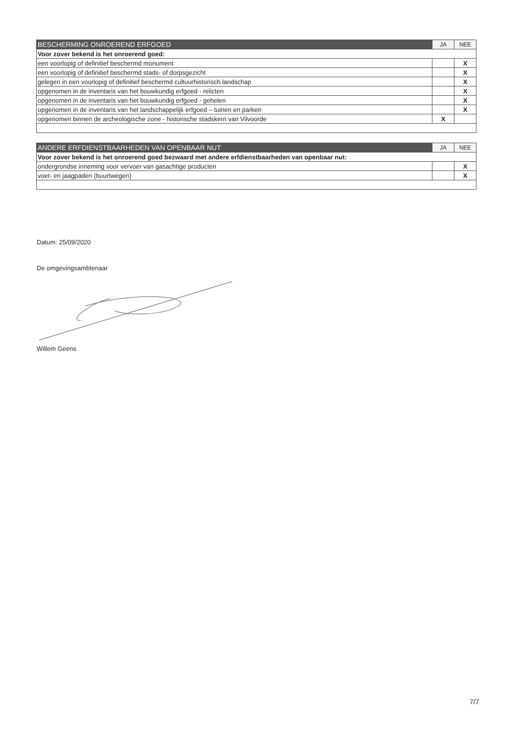| BESCHERMING ONROEREND ERFGOED | JA | NEE |
| --- | --- | --- |
| Voor zover bekend is het onroerend goed: | | |
| een voorlopig of definitief beschermd monument | | X |
| een voorlopig of definitief beschermd stads- of dorpsgezicht | | X |
| gelegen in een voorlopig of definitief beschermd cultuurhistorisch landschap | | X |
| opgenomen in de inventaris van het bouwkundig erfgoed - relicten | | X |
| opgenomen in de inventaris van het bouwkundig erfgoed - gehelen | | X |
| opgenomen in de inventaris van het landschappelijk erfgoed – tuinen en parken | | X |
| opgenomen binnen de archeologische zone - historische stadskern van Vilvoorde | X | |
| ANDERE ERFDIENSTBAARHEDEN VAN OPENBAAR NUT | JA | NEE |
| --- | --- | --- |
| Voor zover bekend is het onroerend goed bezwaard met andere erfdienstbaarheden van openbaar nut: | | |
| ondergrondse inneming voor vervoer van gasachtige producten | | X |
| voet- en jaagpaden (buurtwegen) | | X |
Datum: 25/09/2020
De omgevingsambtenaar
Willem Geens
7/7